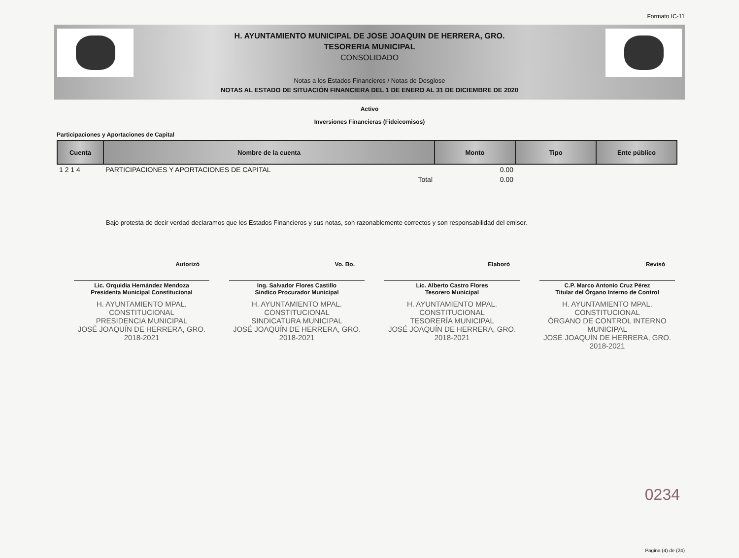Formato IC-11
H. AYUNTAMIENTO MUNICIPAL DE JOSE JOAQUIN DE HERRERA, GRO.
TESORERIA MUNICIPAL
CONSOLIDADO
Notas a los Estados Financieros / Notas de Desglose
NOTAS AL ESTADO DE SITUACIÓN FINANCIERA DEL 1 DE ENERO AL 31 DE DICIEMBRE DE 2020
Activo
Inversiones Financieras (Fideicomisos)
Participaciones y Aportaciones de Capital
| Cuenta | Nombre de la cuenta | Monto | Tipo | Ente público |
| --- | --- | --- | --- | --- |
| 1 2 1 4 | PARTICIPACIONES Y APORTACIONES DE CAPITAL | 0.00 | | |
| | Total | 0.00 | | |
Bajo protesta de decir verdad declaramos que los Estados Financieros y sus notas, son razonablemente correctos y son responsabilidad del emisor.
Autorizó
Lic. Orquidia Hernández Mendoza
Presidenta Municipal Constitucional
H. AYUNTAMIENTO MPAL. CONSTITUCIONAL
PRESIDENCIA MUNICIPAL
JOSÉ JOAQUÍN DE HERRERA, GRO.
2018-2021
Vo. Bo.
Ing. Salvador Flores Castillo
Sindico Procurador Municipal
H. AYUNTAMIENTO MPAL. CONSTITUCIONAL
SINDICATURA MUNICIPAL
JOSÉ JOAQUÍN DE HERRERA, GRO.
2018-2021
Elaboró
Lic. Alberto Castro Flores
Tesorero Municipal
H. AYUNTAMIENTO MPAL. CONSTITUCIONAL
TESORERÍA MUNICIPAL
JOSÉ JOAQUÍN DE HERRERA, GRO.
2018-2021
Revisó
C.P. Marco Antonio Cruz Pérez
Titular del Órgano Interno de Control
H. AYUNTAMIENTO MPAL. CONSTITUCIONAL
ÓRGANO DE CONTROL INTERNO MUNICIPAL
JOSÉ JOAQUÍN DE HERRERA, GRO.
2018-2021
0234
Pagina (4) de (24)